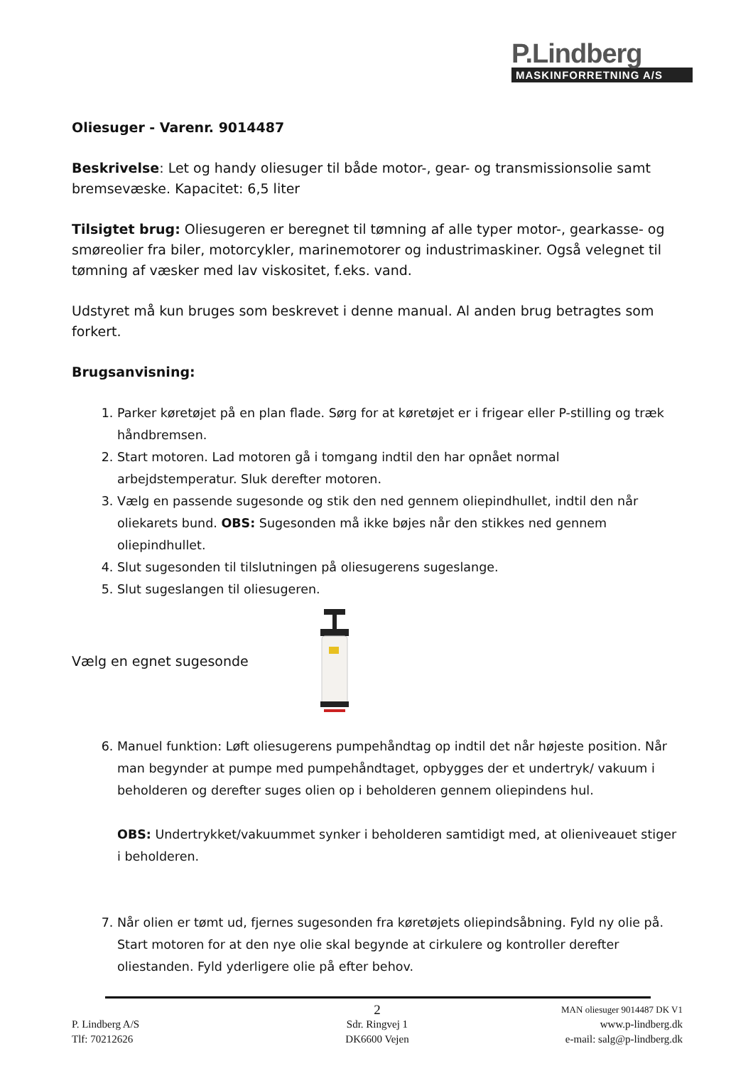P.Lindberg
MASKINFORRETNING A/S
Oliesuger - Varenr. 9014487
Beskrivelse: Let og handy oliesuger til både motor-, gear- og transmissionsolie samt bremsevæske. Kapacitet: 6,5 liter
Tilsigtet brug: Oliesugeren er beregnet til tømning af alle typer motor-, gearkasse- og smøreolier fra biler, motorcykler, marinemotorer og industrimaskiner. Også velegnet til tømning af væsker med lav viskositet, f.eks. vand.
Udstyret må kun bruges som beskrevet i denne manual. Al anden brug betragtes som forkert.
Brugsanvisning:
1. Parker køretøjet på en plan flade. Sørg for at køretøjet er i frigear eller P-stilling og træk håndbremsen.
2. Start motoren. Lad motoren gå i tomgang indtil den har opnået normal arbejdstemperatur. Sluk derefter motoren.
3. Vælg en passende sugesonde og stik den ned gennem oliepindhullet, indtil den når oliekarets bund. OBS: Sugesonden må ikke bøjes når den stikkes ned gennem oliepindhullet.
4. Slut sugesonden til tilslutningen på oliesugerens sugeslange.
5. Slut sugeslangen til oliesugeren.
Vælg en egnet sugesonde
6. Manuel funktion: Løft oliesugerens pumpehåndtag op indtil det når højeste position. Når man begynder at pumpe med pumpehåndtaget, opbygges der et undertryk/ vakuum i beholderen og derefter suges olien op i beholderen gennem oliepindens hul.
OBS: Undertrykket/vakuummet synker i beholderen samtidigt med, at olieniveauet stiger i beholderen.
7. Når olien er tømt ud, fjernes sugesonden fra køretøjets oliepindsåbning. Fyld ny olie på. Start motoren for at den nye olie skal begynde at cirkulere og kontroller derefter oliestanden. Fyld yderligere olie på efter behov.
2 MAN oliesuger 9014487 DK V1
P. Lindberg A/S Sdr. Ringvej 1 www.p-lindberg.dk
Tlf: 70212626 DK6600 Vejen e-mail: salg@p-lindberg.dk